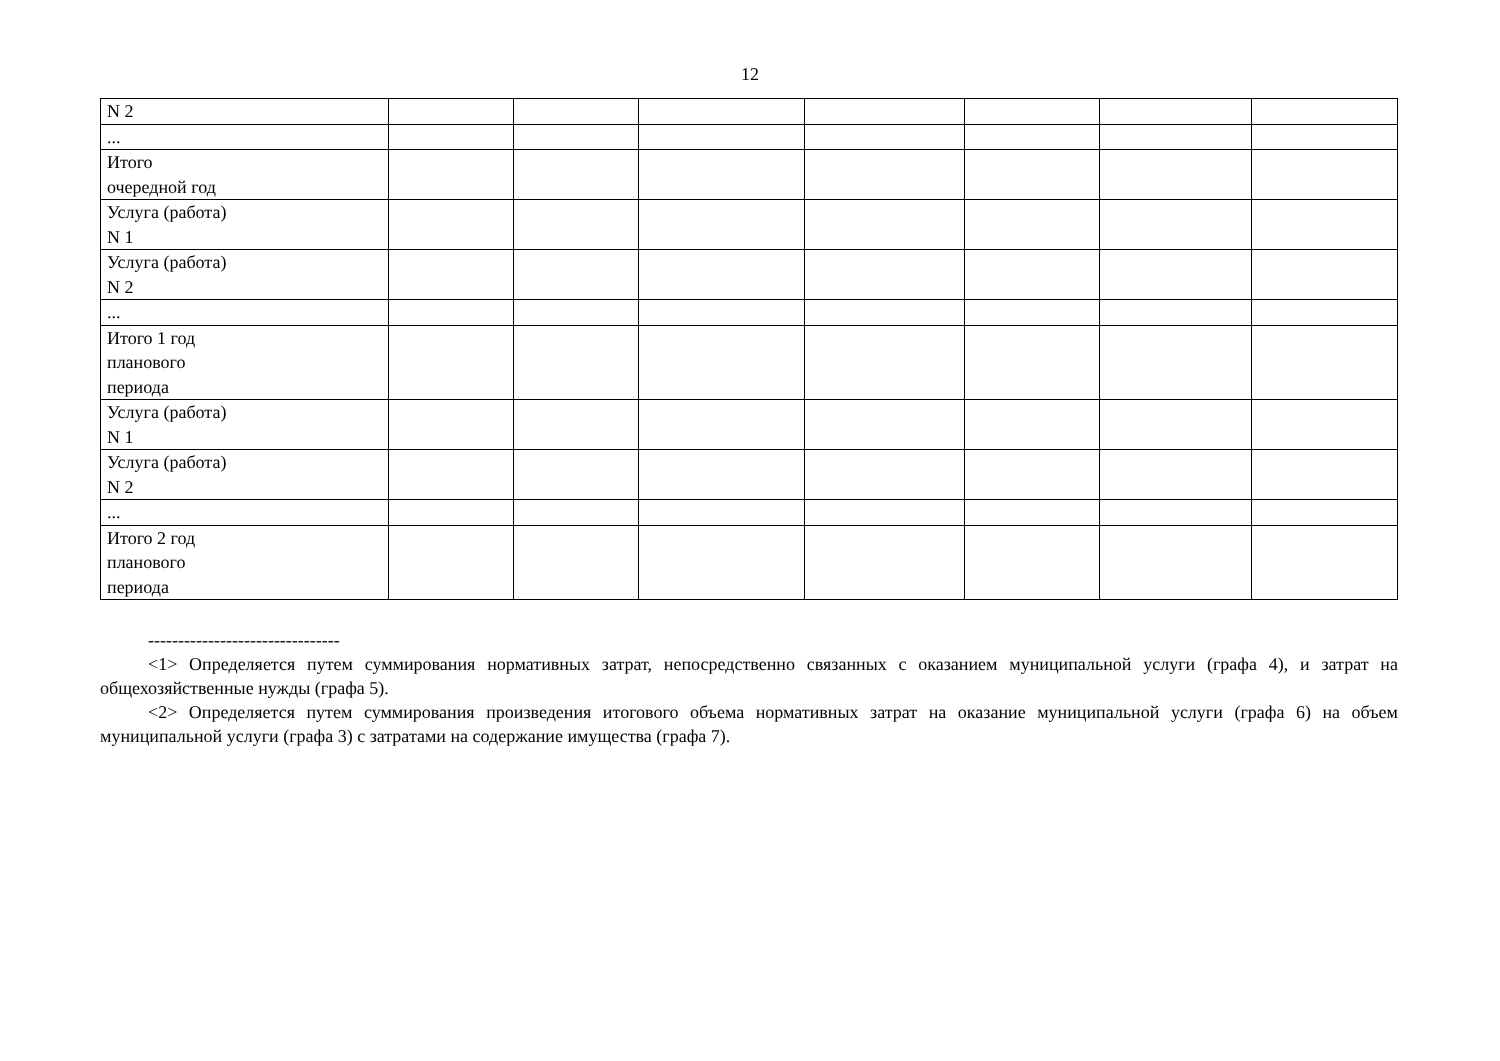12
| N 2 | | | | | | | |
| ... | | | | | | | |
| Итого очередной год | | | | | | | |
| Услуга (работа) N 1 | | | | | | | |
| Услуга (работа) N 2 | | | | | | | |
| ... | | | | | | | |
| Итого 1 год планового периода | | | | | | | |
| Услуга (работа) N 1 | | | | | | | |
| Услуга (работа) N 2 | | | | | | | |
| ... | | | | | | | |
| Итого 2 год планового периода | | | | | | | |
--------------------------------
<1> Определяется путем суммирования нормативных затрат, непосредственно связанных с оказанием муниципальной услуги (графа 4), и затрат на общехозяйственные нужды (графа 5).
<2> Определяется путем суммирования произведения итогового объема нормативных затрат на оказание муниципальной услуги (графа 6) на объем муниципальной услуги (графа 3) с затратами на содержание имущества (графа 7).